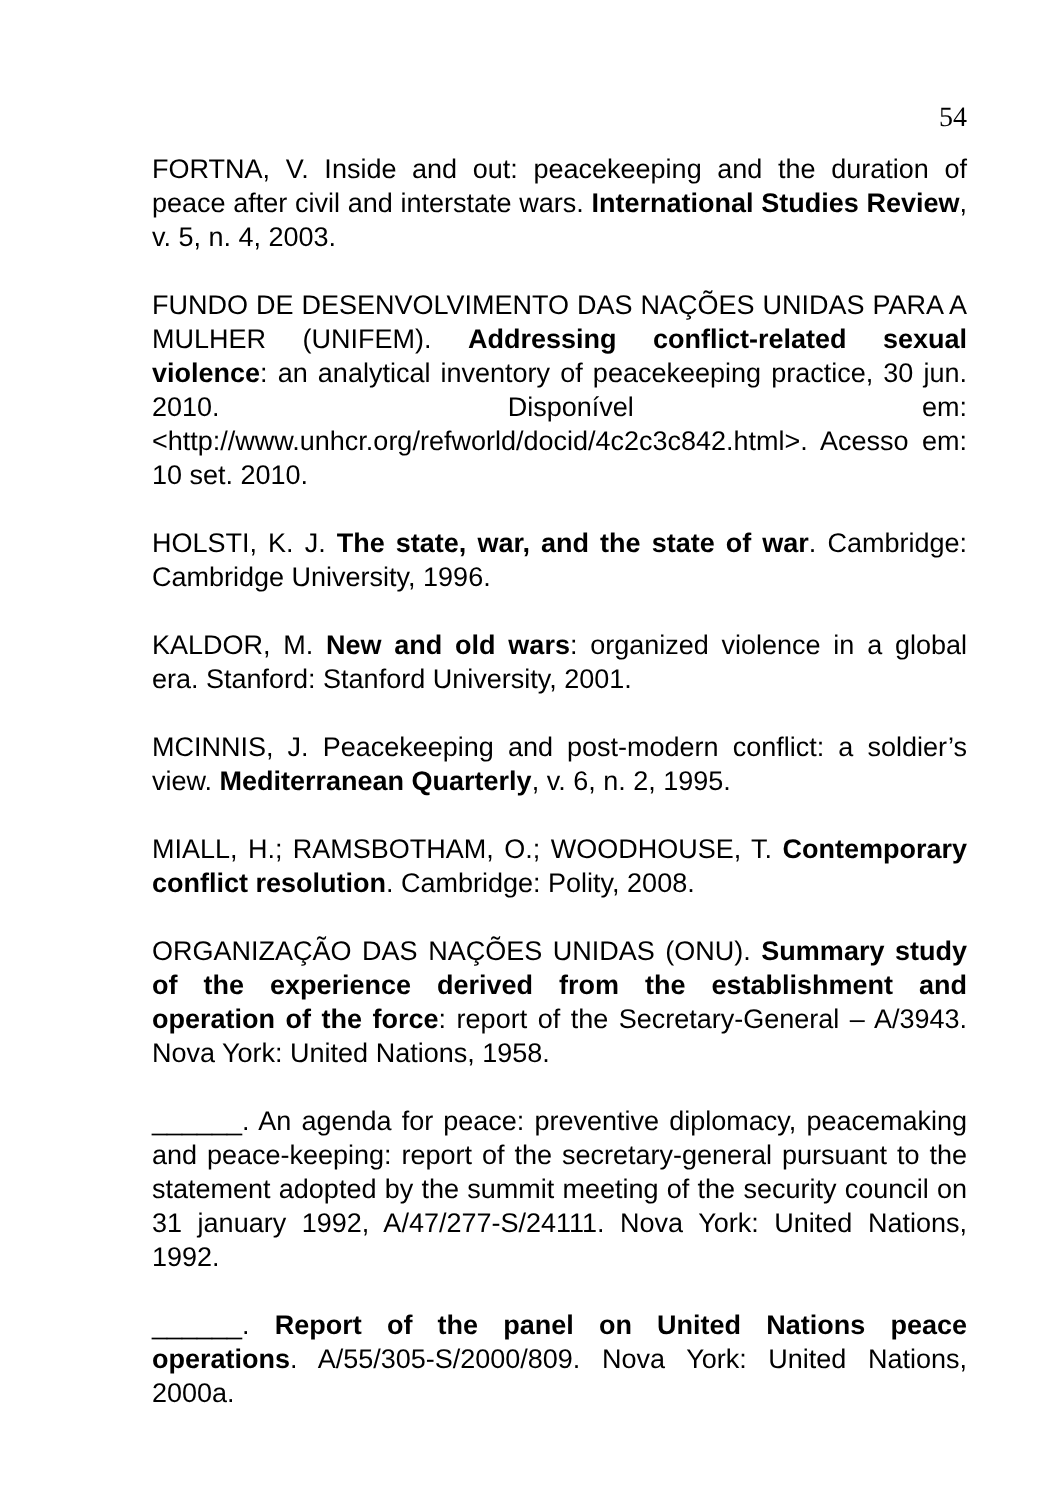54
FORTNA, V. Inside and out: peacekeeping and the duration of peace after civil and interstate wars. International Studies Review, v. 5, n. 4, 2003.
FUNDO DE DESENVOLVIMENTO DAS NAÇÕES UNIDAS PARA A MULHER (UNIFEM). Addressing conflict-related sexual violence: an analytical inventory of peacekeeping practice, 30 jun. 2010. Disponível em: <http://www.unhcr.org/refworld/docid/4c2c3c842.html>. Acesso em: 10 set. 2010.
HOLSTI, K. J. The state, war, and the state of war. Cambridge: Cambridge University, 1996.
KALDOR, M. New and old wars: organized violence in a global era. Stanford: Stanford University, 2001.
MCINNIS, J. Peacekeeping and post-modern conflict: a soldier’s view. Mediterranean Quarterly, v. 6, n. 2, 1995.
MIALL, H.; RAMSBOTHAM, O.; WOODHOUSE, T. Contemporary conflict resolution. Cambridge: Polity, 2008.
ORGANIZAÇÃO DAS NAÇÕES UNIDAS (ONU). Summary study of the experience derived from the establishment and operation of the force: report of the Secretary-General – A/3943. Nova York: United Nations, 1958.
______. An agenda for peace: preventive diplomacy, peacemaking and peace-keeping: report of the secretary-general pursuant to the statement adopted by the summit meeting of the security council on 31 january 1992, A/47/277-S/24111. Nova York: United Nations, 1992.
______. Report of the panel on United Nations peace operations. A/55/305-S/2000/809. Nova York: United Nations, 2000a.